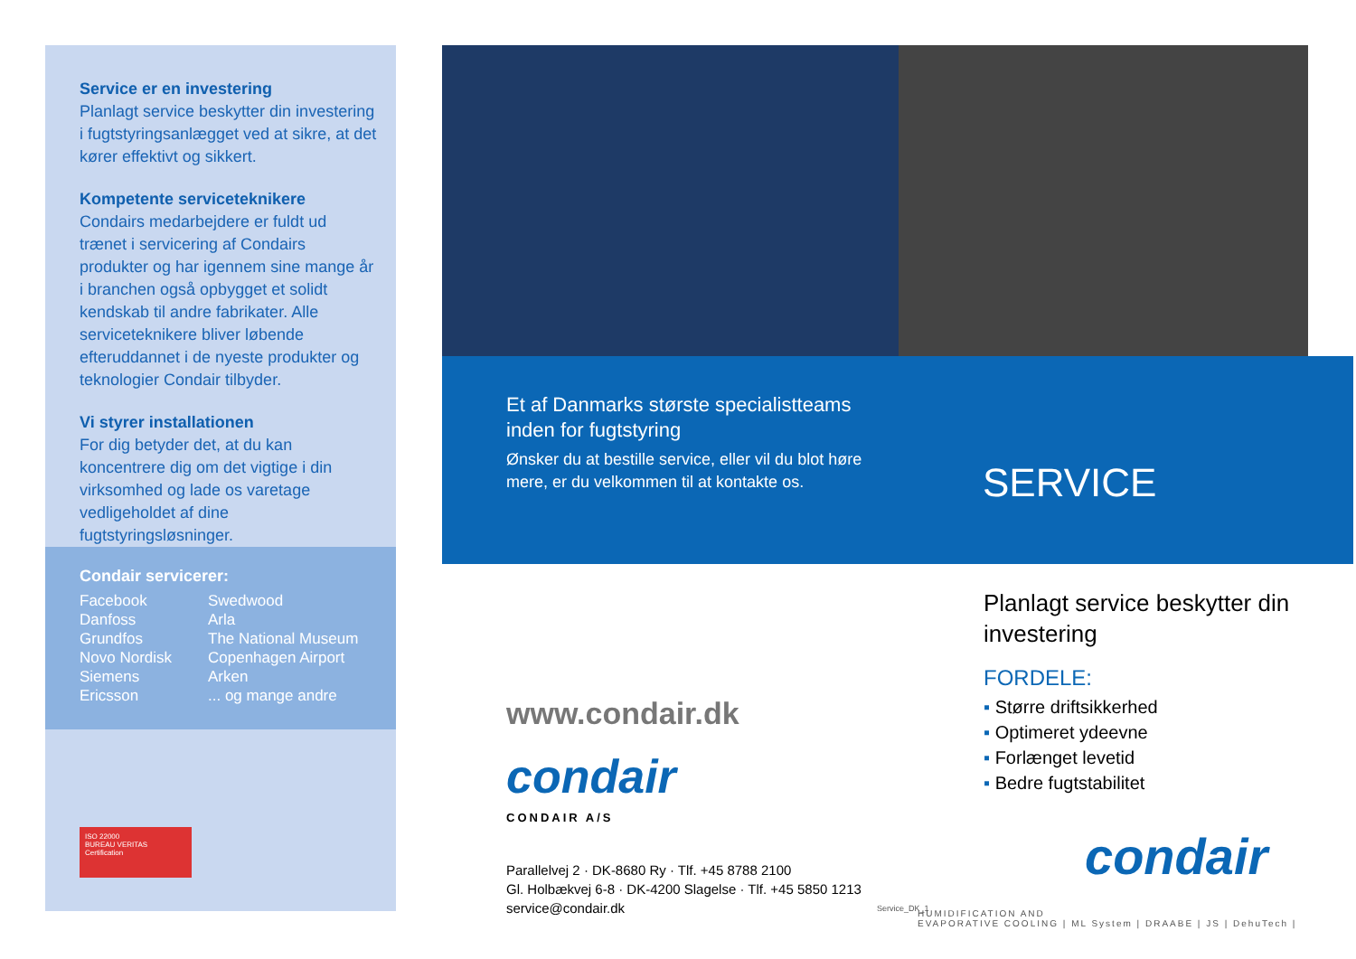Service er en investering
Planlagt service beskytter din investering i fugtstyringsanlægget ved at sikre, at det kører effektivt og sikkert.
Kompetente serviceteknikere
Condairs medarbejdere er fuldt ud trænet i servicering af Condairs produkter og har igennem sine mange år i branchen også opbygget et solidt kendskab til andre fabrikater. Alle serviceteknikere bliver løbende efteruddannet i de nyeste produkter og teknologier Condair tilbyder.
Vi styrer installationen
For dig betyder det, at du kan koncentrere dig om det vigtige i din virksomhed og lade os varetage vedligeholdet af dine fugtstyringsløsninger.
Condair servicerer:
Facebook
Danfoss
Grundfos
Novo Nordisk
Siemens
Ericsson
Swedwood
Arla
The National Museum
Copenhagen Airport
Arken
... og mange andre
ISO 22000
BUREAU VERITAS
Certification
Et af Danmarks største specialistteams inden for fugtstyring
Ønsker du at bestille service, eller vil du blot høre mere, er du velkommen til at kontakte os.
SERVICE
www.condair.dk
condair
CONDAIR A/S
Parallelvej 2 · DK-8680 Ry · Tlf. +45 8788 2100
Gl. Holbækvej 6-8 · DK-4200 Slagelse · Tlf. +45 5850 1213
service@condair.dk
Service_DK_1
Planlagt service beskytter din investering
FORDELE:
▪ Større driftsikkerhed
▪ Optimeret ydeevne
▪ Forlænget levetid
▪ Bedre fugtstabilitet
condair
HUMIDIFICATION AND
EVAPORATIVE COOLING | ML System | DRAABE | JS | DehuTech |